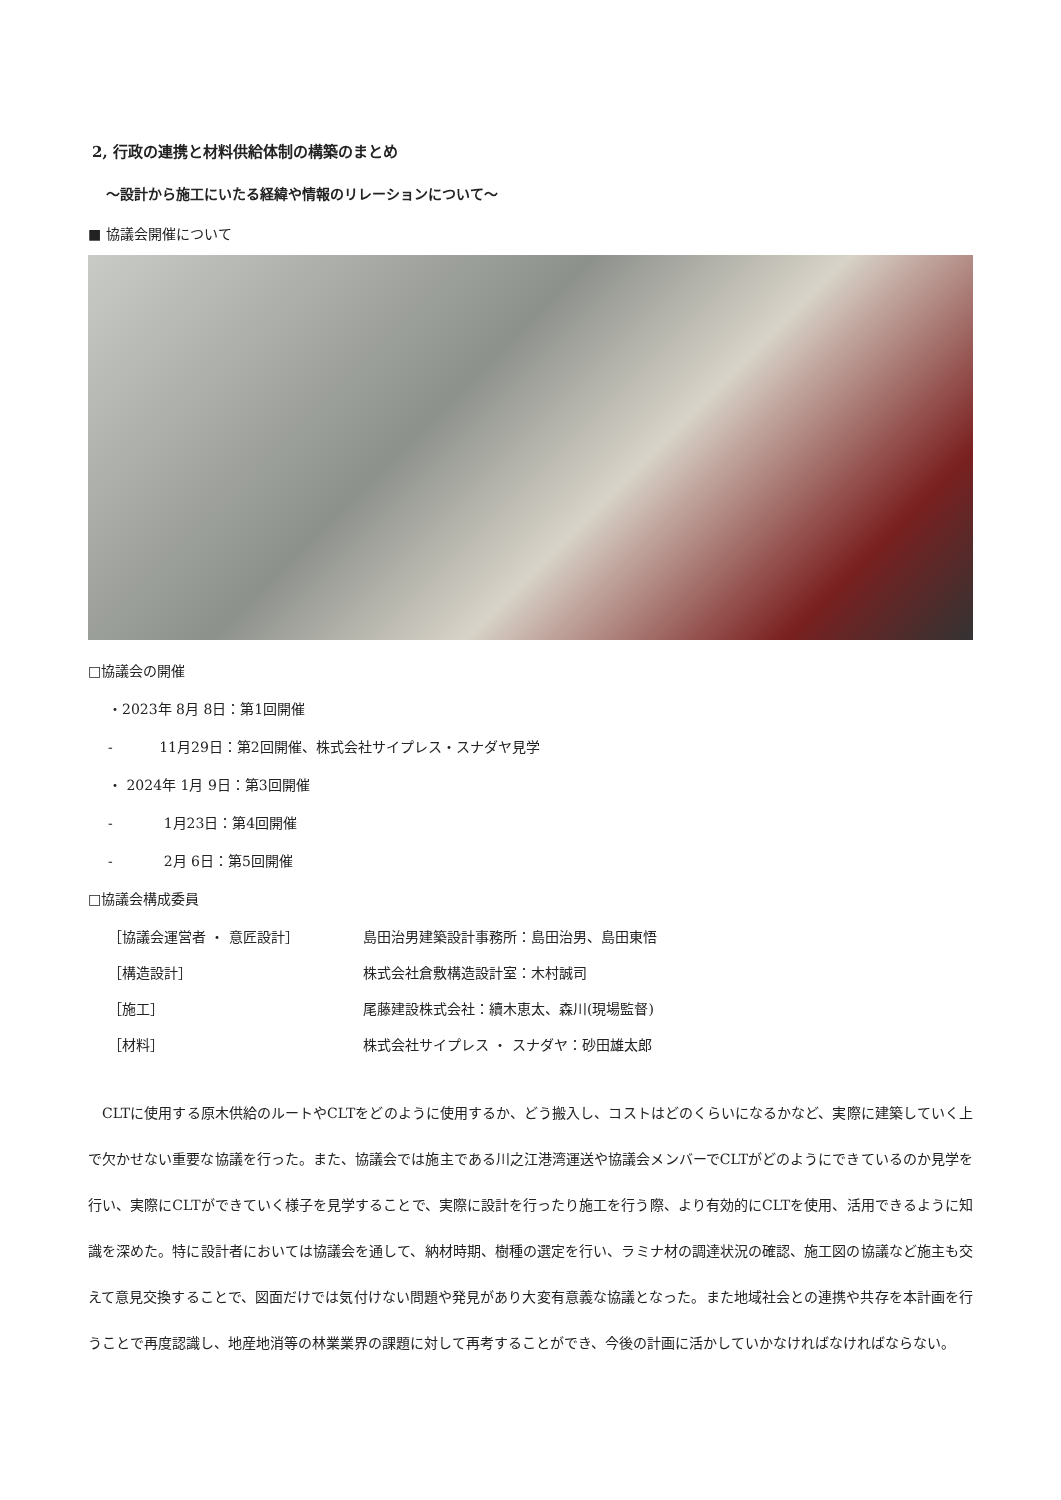2, 行政の連携と材料供給体制の構築のまとめ
～設計から施工にいたる経緯や情報のリレーションについて～
■ 協議会開催について
□協議会の開催
・2023年 8月 8日：第1回開催
- 　　　11月29日：第2回開催、株式会社サイプレス・スナダヤ見学
・ 2024年 1月 9日：第3回開催
- 　　　 1月23日：第4回開催
- 　　　 2月 6日：第5回開催
□協議会構成委員
| ［協議会運営者 ・ 意匠設計］ | 島田治男建築設計事務所：島田治男、島田東悟 |
| ［構造設計］ | 株式会社倉敷構造設計室：木村誠司 |
| ［施工］ | 尾藤建設株式会社：續木恵太、森川(現場監督) |
| ［材料］ | 株式会社サイプレス ・ スナダヤ：砂田雄太郎 |
CLTに使用する原木供給のルートやCLTをどのように使用するか、どう搬入し、コストはどのくらいになるかなど、実際に建築していく上で欠かせない重要な協議を行った。また、協議会では施主である川之江港湾運送や協議会メンバーでCLTがどのようにできているのか見学を行い、実際にCLTができていく様子を見学することで、実際に設計を行ったり施工を行う際、より有効的にCLTを使用、活用できるように知識を深めた。特に設計者においては協議会を通して、納材時期、樹種の選定を行い、ラミナ材の調達状況の確認、施工図の協議など施主も交えて意見交換することで、図面だけでは気付けない問題や発見があり大変有意義な協議となった。また地域社会との連携や共存を本計画を行うことで再度認識し、地産地消等の林業業界の課題に対して再考することができ、今後の計画に活かしていかなければなければならない。